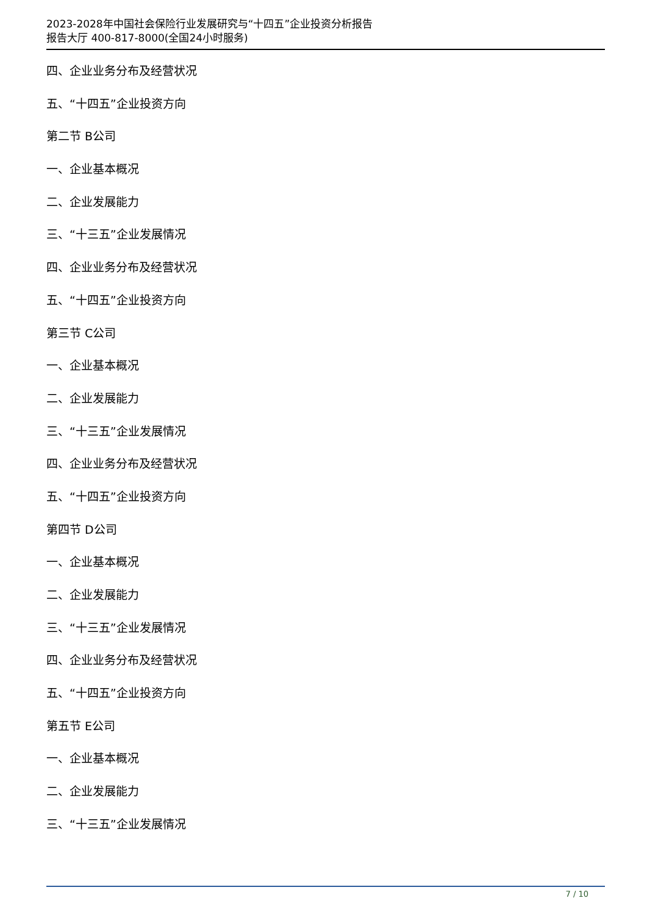2023-2028年中国社会保险行业发展研究与“十四五”企业投资分析报告
报告大厅 400-817-8000(全国24小时服务)
四、企业业务分布及经营状况
五、“十四五”企业投资方向
第二节 B公司
一、企业基本概况
二、企业发展能力
三、“十三五”企业发展情况
四、企业业务分布及经营状况
五、“十四五”企业投资方向
第三节 C公司
一、企业基本概况
二、企业发展能力
三、“十三五”企业发展情况
四、企业业务分布及经营状况
五、“十四五”企业投资方向
第四节 D公司
一、企业基本概况
二、企业发展能力
三、“十三五”企业发展情况
四、企业业务分布及经营状况
五、“十四五”企业投资方向
第五节 E公司
一、企业基本概况
二、企业发展能力
三、“十三五”企业发展情况
7 / 10